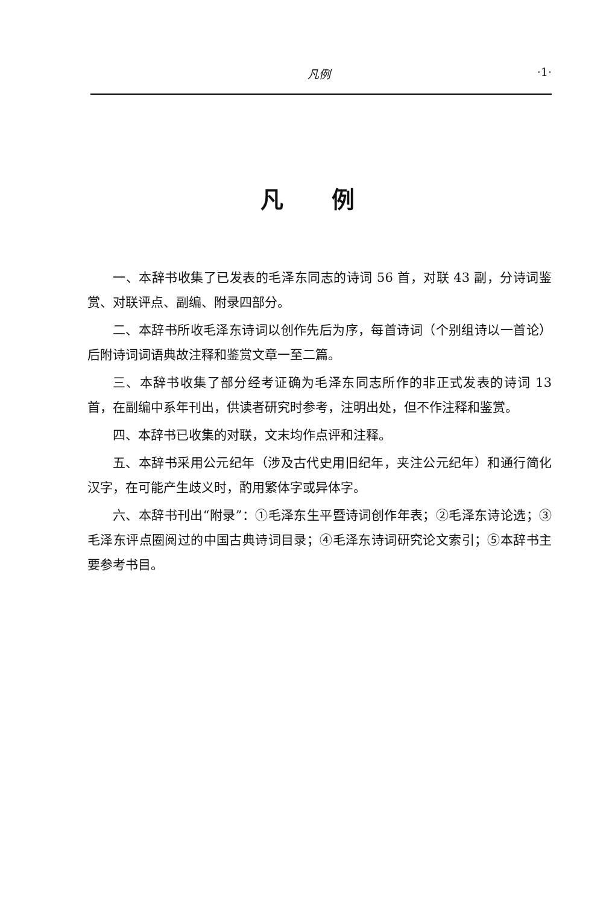凡例 ·1·
凡例
一、本辞书收集了已发表的毛泽东同志的诗词 56 首，对联 43 副，分诗词鉴赏、对联评点、副编、附录四部分。
二、本辞书所收毛泽东诗词以创作先后为序，每首诗词（个别组诗以一首论）后附诗词词语典故注释和鉴赏文章一至二篇。
三、本辞书收集了部分经考证确为毛泽东同志所作的非正式发表的诗词 13 首，在副编中系年刊出，供读者研究时参考，注明出处，但不作注释和鉴赏。
四、本辞书已收集的对联，文末均作点评和注释。
五、本辞书采用公元纪年（涉及古代史用旧纪年，夹注公元纪年）和通行简化汉字，在可能产生歧义时，酌用繁体字或异体字。
六、本辞书刊出“附录”：①毛泽东生平暨诗词创作年表；②毛泽东诗论选；③毛泽东评点圈阅过的中国古典诗词目录；④毛泽东诗词研究论文索引；⑤本辞书主要参考书目。